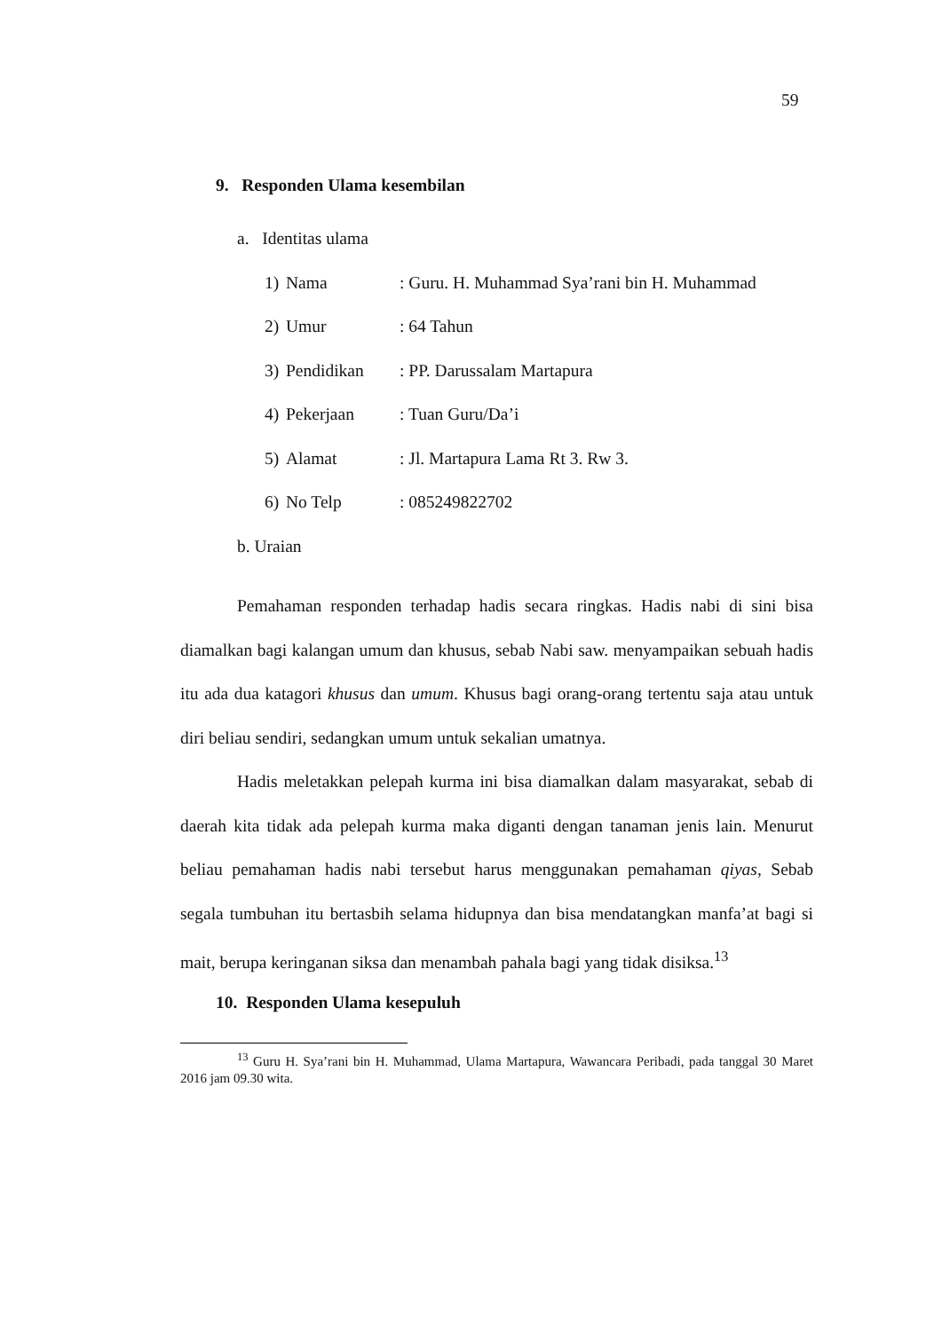59
9. Responden Ulama kesembilan
a. Identitas ulama
1) Nama: Guru. H. Muhammad Sya’rani bin H. Muhammad
2) Umur: 64 Tahun
3) Pendidikan: PP. Darussalam Martapura
4) Pekerjaan: Tuan Guru/Da’i
5) Alamat: Jl. Martapura Lama Rt 3. Rw 3.
6) No Telp: 085249822702
b. Uraian
Pemahaman responden terhadap hadis secara ringkas. Hadis nabi di sini bisa diamalkan bagi kalangan umum dan khusus, sebab Nabi saw. menyampaikan sebuah hadis itu ada dua katagori khusus dan umum. Khusus bagi orang-orang tertentu saja atau untuk diri beliau sendiri, sedangkan umum untuk sekalian umatnya.
Hadis meletakkan pelepah kurma ini bisa diamalkan dalam masyarakat, sebab di daerah kita tidak ada pelepah kurma maka diganti dengan tanaman jenis lain. Menurut beliau pemahaman hadis nabi tersebut harus menggunakan pemahaman qiyas, Sebab segala tumbuhan itu bertasbih selama hidupnya dan bisa mendatangkan manfa’at bagi si mait, berupa keringanan siksa dan menambah pahala bagi yang tidak disiksa.<sup>13</sup>
10. Responden Ulama kesepuluh
<sup>13</sup> Guru H. Sya’rani bin H. Muhammad, Ulama Martapura, Wawancara Peribadi, pada tanggal 30 Maret 2016 jam 09.30 wita.